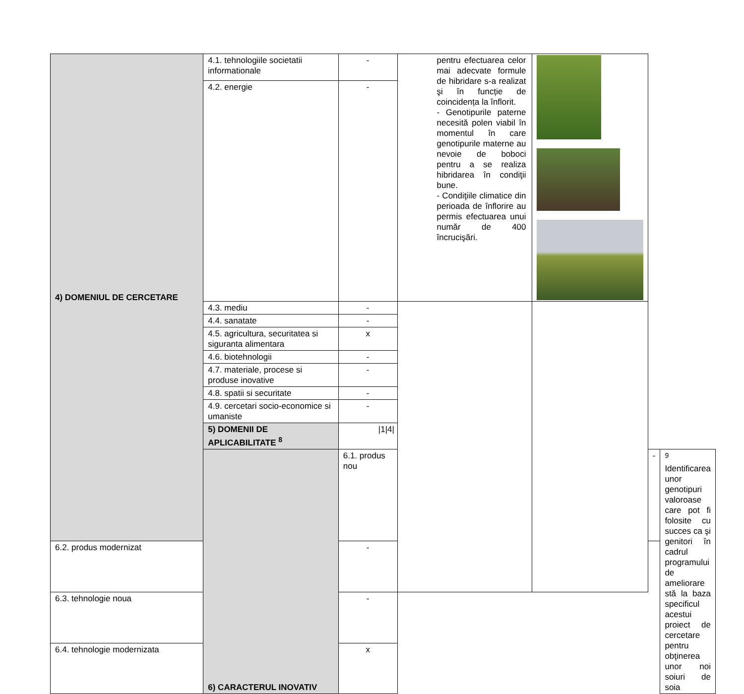| 4) DOMENIUL DE CERCETARE | 4.1. tehnologiile societatii informationale | - | pentru efectuarea celor mai adecvate formule de hibridare s-a realizat şi în funcție de coincidența la înflorit. - Genotipurile paterne necesită polen viabil în momentul în care genotipurile materne au nevoie de boboci pentru a se realiza hibridarea în condiţii bune. - Condiţiile climatice din perioada de înflorire au permis efectuarea unui număr de 400 încrucişări. | | | |
| | 4.2. energie | - | | | | |
| | 4.3. mediu | - | | | | |
| | 4.4. sanatate | - | | | | |
| | 4.5. agricultura, securitatea si siguranta alimentara | x | | | | |
| | 4.6. biotehnologii | - | | | | |
| | 4.7. materiale, procese si produse inovative | - | | | | |
| | 4.8. spatii si securitate | - | | | | |
| | 4.9. cercetari socio-economice si umaniste | - | | | | |
| | 5) DOMENII DE APLICABILITATE <sup>8</sup> | /1/4/ | | | | |
| | 6) CARACTERUL INOVATIV | 6.1. produs nou | | | - | <sup>9</sup> Identificarea unor genotipuri valoroase care pot fi folosite cu succes ca şi genitori în cadrul programului de ameliorare stă la baza specificul acestui proiect de cercetare pentru obţinerea unor noi soiuri de soia |
| 6.2. produs modernizat | | - | | | | |
| 6.3. tehnologie noua | | - | | | | |
| 6.4. tehnologie modernizata | | x | | | | |